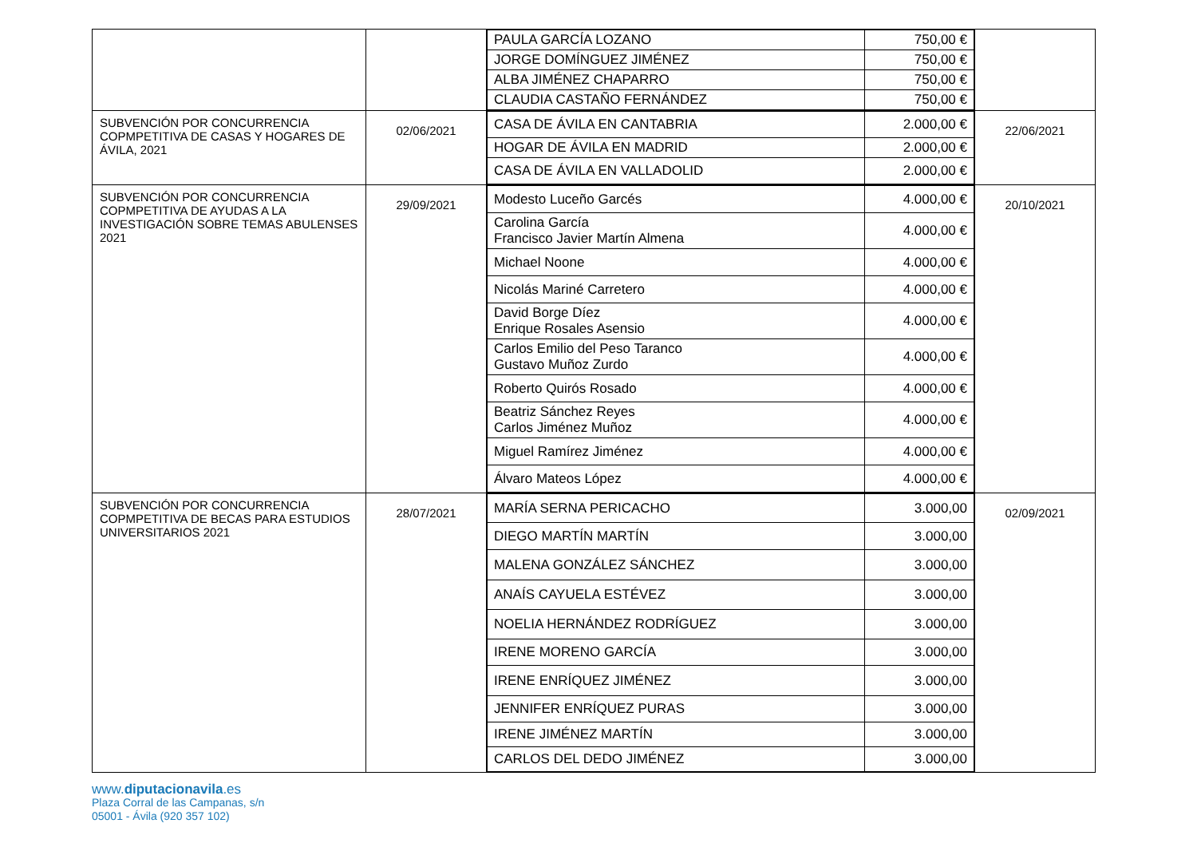| | | / PAULA GARCÍA LOZANO / 750,00 € / / JORGE DOMÍNGUEZ JIMÉNEZ / 750,00 € / / ALBA JIMÉNEZ CHAPARRO / 750,00 € / / CLAUDIA CASTAÑO FERNÁNDEZ / 750,00 € / | |
| SUBVENCIÓN POR CONCURRENCIA COPMPETITIVA DE CASAS Y HOGARES DE ÁVILA, 2021 | 02/06/2021 | / CASA DE ÁVILA EN CANTABRIA / 2.000,00 € / / HOGAR DE ÁVILA EN MADRID / 2.000,00 € / / CASA DE ÁVILA EN VALLADOLID / 2.000,00 € / | 22/06/2021 |
| SUBVENCIÓN POR CONCURRENCIA COPMPETITIVA DE AYUDAS A LA INVESTIGACIÓN SOBRE TEMAS ABULENSES 2021 | 29/09/2021 | / Modesto Luceño Garcés / 4.000,00 € / / Carolina García Francisco Javier Martín Almena / 4.000,00 € / / Michael Noone / 4.000,00 € / / Nicolás Mariné Carretero / 4.000,00 € / / David Borge Díez Enrique Rosales Asensio / 4.000,00 € / / Carlos Emilio del Peso Taranco Gustavo Muñoz Zurdo / 4.000,00 € / / Roberto Quirós Rosado / 4.000,00 € / / Beatriz Sánchez Reyes Carlos Jiménez Muñoz / 4.000,00 € / / Miguel Ramírez Jiménez / 4.000,00 € / / Álvaro Mateos López / 4.000,00 € / | 20/10/2021 |
| SUBVENCIÓN POR CONCURRENCIA COPMPETITIVA DE BECAS PARA ESTUDIOS UNIVERSITARIOS 2021 | 28/07/2021 | / MARÍA SERNA PERICACHO / 3.000,00 / / DIEGO MARTÍN MARTÍN / 3.000,00 / / MALENA GONZÁLEZ SÁNCHEZ / 3.000,00 / / ANAÍS CAYUELA ESTÉVEZ / 3.000,00 / / NOELIA HERNÁNDEZ RODRÍGUEZ / 3.000,00 / / IRENE MORENO GARCÍA / 3.000,00 / / IRENE ENRÍQUEZ JIMÉNEZ / 3.000,00 / / JENNIFER ENRÍQUEZ PURAS / 3.000,00 / / IRENE JIMÉNEZ MARTÍN / 3.000,00 / / CARLOS DEL DEDO JIMÉNEZ / 3.000,00 / | 02/09/2021 |
www.diputacionavila.es
Plaza Corral de las Campanas, s/n
05001 - Ávila (920 357 102)